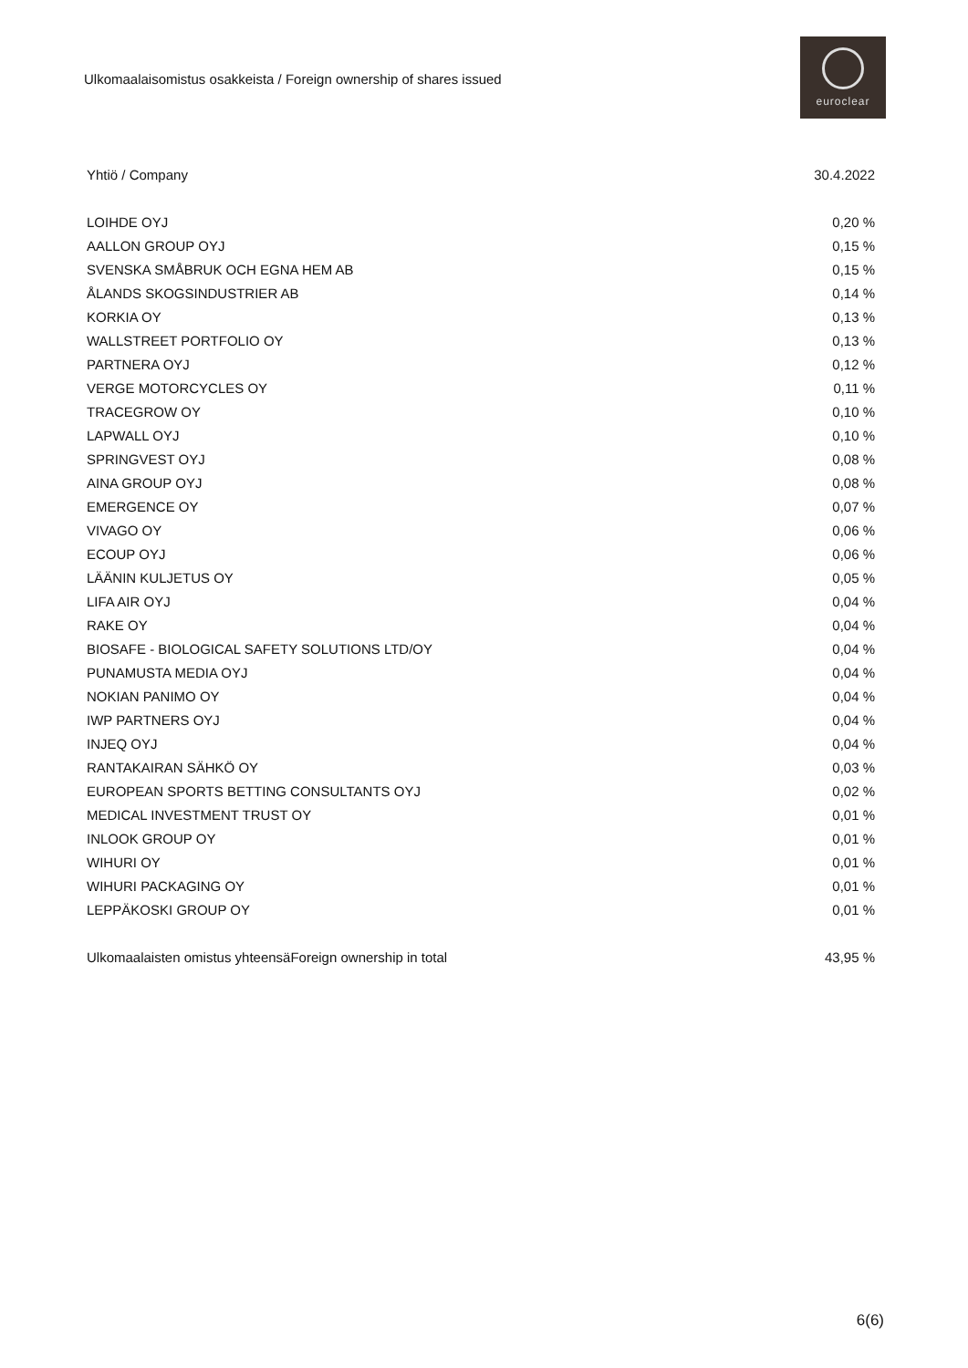Ulkomaalaisomistus osakkeista / Foreign ownership of shares issued
euroclear
| Yhtiö / Company | 30.4.2022 |
| --- | --- |
| LOIHDE OYJ | 0,20 % |
| AALLON GROUP OYJ | 0,15 % |
| SVENSKA SMÅBRUK OCH EGNA HEM AB | 0,15 % |
| ÅLANDS SKOGSINDUSTRIER AB | 0,14 % |
| KORKIA OY | 0,13 % |
| WALLSTREET PORTFOLIO OY | 0,13 % |
| PARTNERA OYJ | 0,12 % |
| VERGE MOTORCYCLES OY | 0,11 % |
| TRACEGROW OY | 0,10 % |
| LAPWALL OYJ | 0,10 % |
| SPRINGVEST OYJ | 0,08 % |
| AINA GROUP OYJ | 0,08 % |
| EMERGENCE OY | 0,07 % |
| VIVAGO OY | 0,06 % |
| ECOUP OYJ | 0,06 % |
| LÄÄNIN KULJETUS OY | 0,05 % |
| LIFA AIR OYJ | 0,04 % |
| RAKE OY | 0,04 % |
| BIOSAFE - BIOLOGICAL SAFETY SOLUTIONS LTD/OY | 0,04 % |
| PUNAMUSTA MEDIA OYJ | 0,04 % |
| NOKIAN PANIMO OY | 0,04 % |
| IWP PARTNERS OYJ | 0,04 % |
| INJEQ OYJ | 0,04 % |
| RANTAKAIRAN SÄHKÖ OY | 0,03 % |
| EUROPEAN SPORTS BETTING CONSULTANTS OYJ | 0,02 % |
| MEDICAL INVESTMENT TRUST OY | 0,01 % |
| INLOOK GROUP OY | 0,01 % |
| WIHURI OY | 0,01 % |
| WIHURI PACKAGING OY | 0,01 % |
| LEPPÄKOSKI GROUP OY | 0,01 % |
| Ulkomaalaisten omistus yhteensäForeign ownership in total | 43,95 % |
6(6)